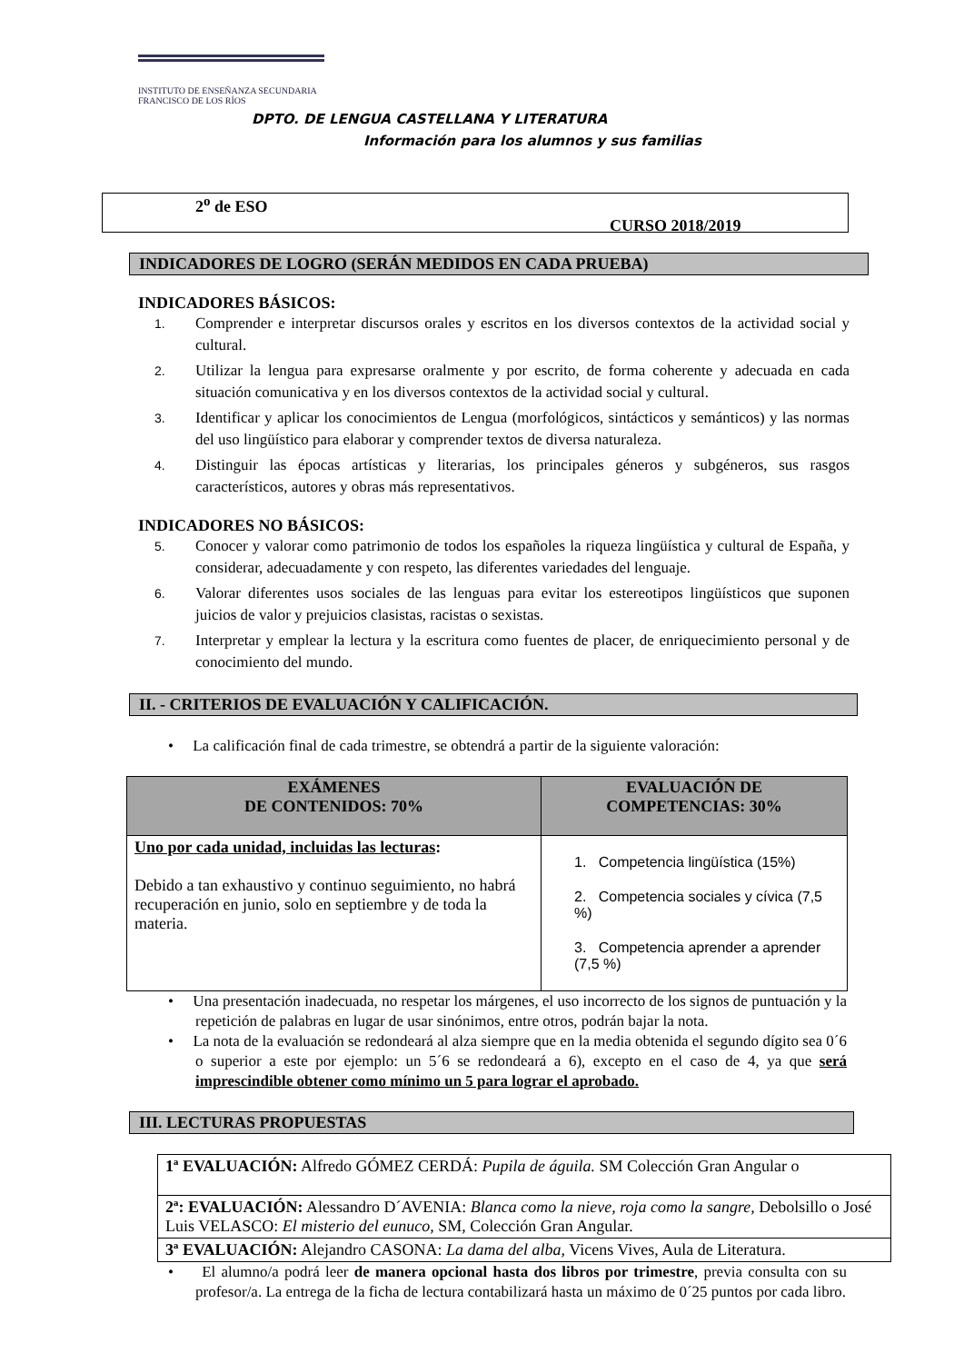INSTITUTO DE ENSEÑANZA SECUNDARIA
FRANCISCO DE LOS RÍOS
DPTO. DE LENGUA CASTELLANA Y LITERATURA
Información para los alumnos y sus familias
2<sup>o</sup> de ESO
CURSO 2018/2019
INDICADORES DE LOGRO (SERÁN MEDIDOS EN CADA PRUEBA)
INDICADORES BÁSICOS:
1. Comprender e interpretar discursos orales y escritos en los diversos contextos de la actividad social y cultural.
2. Utilizar la lengua para expresarse oralmente y por escrito, de forma coherente y adecuada en cada situación comunicativa y en los diversos contextos de la actividad social y cultural.
3. Identificar y aplicar los conocimientos de Lengua (morfológicos, sintácticos y semánticos) y las normas del uso lingüístico para elaborar y comprender textos de diversa naturaleza.
4. Distinguir las épocas artísticas y literarias, los principales géneros y subgéneros, sus rasgos característicos, autores y obras más representativos.
INDICADORES NO BÁSICOS:
5. Conocer y valorar como patrimonio de todos los españoles la riqueza lingüística y cultural de España, y considerar, adecuadamente y con respeto, las diferentes variedades del lenguaje.
6. Valorar diferentes usos sociales de las lenguas para evitar los estereotipos lingüísticos que suponen juicios de valor y prejuicios clasistas, racistas o sexistas.
7. Interpretar y emplear la lectura y la escritura como fuentes de placer, de enriquecimiento personal y de conocimiento del mundo.
II. - CRITERIOS DE EVALUACIÓN Y CALIFICACIÓN.
• La calificación final de cada trimestre, se obtendrá a partir de la siguiente valoración:
| EXÁMENES DE CONTENIDOS: 70% | EVALUACIÓN DE COMPETENCIAS: 30% |
| --- | --- |
| Uno por cada unidad, incluidas las lecturas : Debido a tan exhaustivo y continuo seguimiento, no habrá recuperación en junio, solo en septiembre y de toda la materia. | 1. Competencia lingüística (15%) 2. Competencia sociales y cívica (7,5 %) 3. Competencia aprender a aprender (7,5 %) |
• Una presentación inadecuada, no respetar los márgenes, el uso incorrecto de los signos de puntuación y la repetición de palabras en lugar de usar sinónimos, entre otros, podrán bajar la nota.
• La nota de la evaluación se redondeará al alza siempre que en la media obtenida el segundo dígito sea 0´6 o superior a este por ejemplo: un 5´6 se redondeará a 6), excepto en el caso de 4, ya que será imprescindible obtener como mínimo un 5 para lograr el aprobado.
III. LECTURAS PROPUESTAS
| 1ª EVALUACIÓN: Alfredo GÓMEZ CERDÁ: Pupila de águila. SM Colección Gran Angular o |
| 2ª: EVALUACIÓN: Alessandro D´AVENIA: Blanca como la nieve, roja como la sangre, Debolsillo o José Luis VELASCO: El misterio del eunuco, SM, Colección Gran Angular. |
| 3ª EVALUACIÓN: Alejandro CASONA: La dama del alba, Vicens Vives, Aula de Literatura. |
• El alumno/a podrá leer de manera opcional hasta dos libros por trimestre, previa consulta con su profesor/a. La entrega de la ficha de lectura contabilizará hasta un máximo de 0´25 puntos por cada libro.